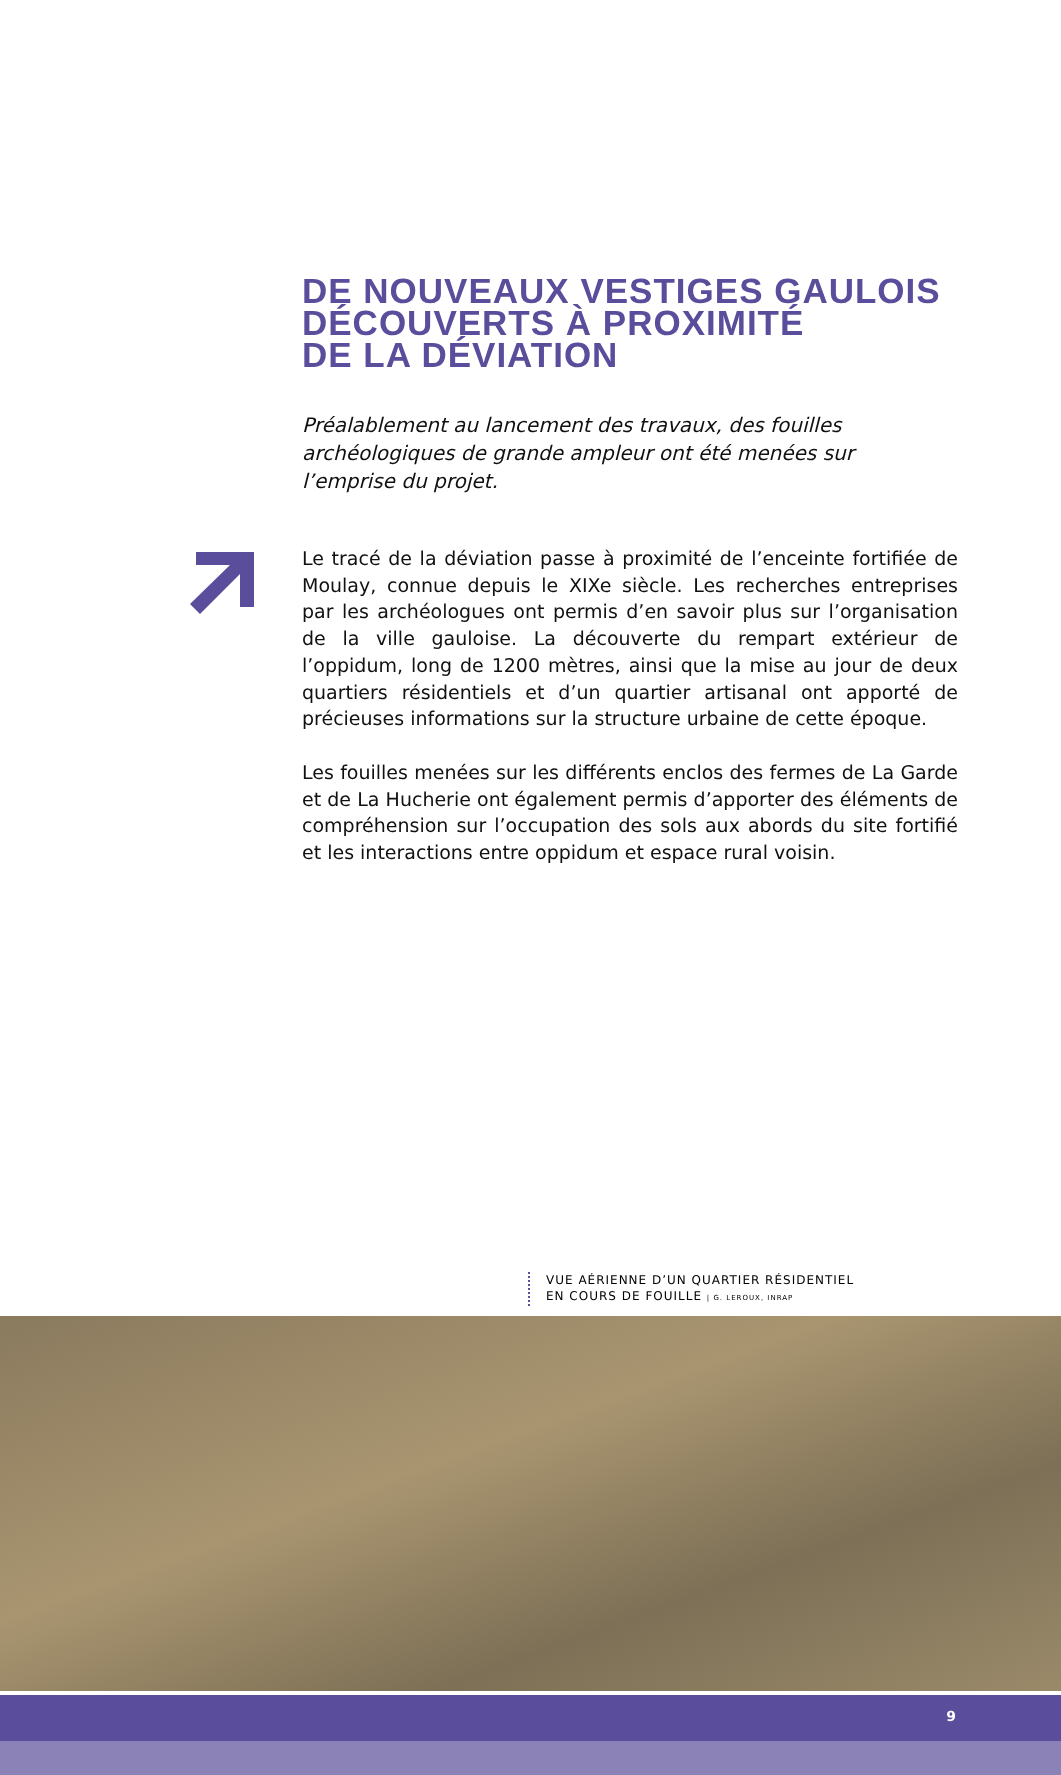DE NOUVEAUX VESTIGES GAULOIS
DÉCOUVERTS À PROXIMITÉ
DE LA DÉVIATION
Préalablement au lancement des travaux, des fouilles archéologiques de grande ampleur ont été menées sur l’emprise du projet.
Le tracé de la déviation passe à proximité de l’enceinte fortifiée de Moulay, connue depuis le XIXe siècle. Les recherches entreprises par les archéologues ont permis d’en savoir plus sur l’organisation de la ville gauloise. La découverte du rempart extérieur de l’oppidum, long de 1200 mètres, ainsi que la mise au jour de deux quartiers résidentiels et d’un quartier artisanal ont apporté de précieuses informations sur la structure urbaine de cette époque.
Les fouilles menées sur les différents enclos des fermes de La Garde et de La Hucherie ont également permis d’apporter des éléments de compréhension sur l’occupation des sols aux abords du site fortifié et les interactions entre oppidum et espace rural voisin.
VUE AÉRIENNE D’UN QUARTIER RÉSIDENTIEL
EN COURS DE FOUILLE | G. LEROUX, INRAP
9